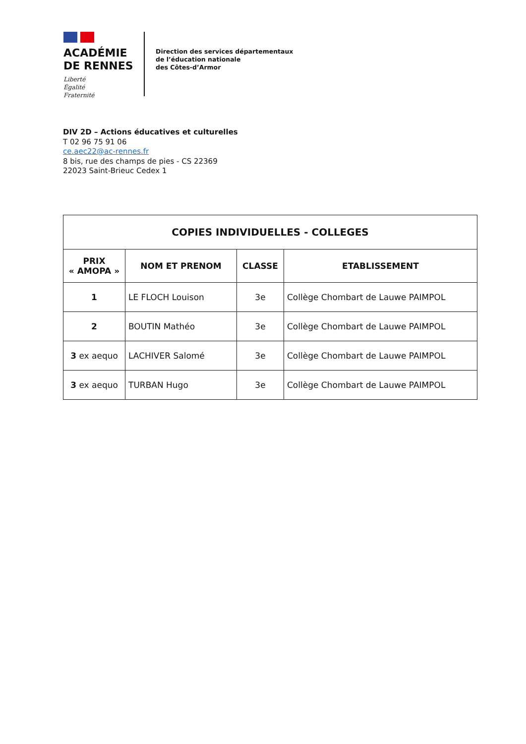ACADÉMIE
DE RENNES
Liberté
Égalité
Fraternité
Direction des services départementaux
de l’éducation nationale
des Côtes-d’Armor
DIV 2D – Actions éducatives et culturelles
T 02 96 75 91 06
ce.aec22@ac-rennes.fr
8 bis, rue des champs de pies - CS 22369
22023 Saint-Brieuc Cedex 1
| COPIES INDIVIDUELLES - COLLEGES | | | |
| --- | --- | --- | --- |
| PRIX « AMOPA » | NOM ET PRENOM | CLASSE | ETABLISSEMENT |
| 1 | LE FLOCH Louison | 3e | Collège Chombart de Lauwe PAIMPOL |
| 2 | BOUTIN Mathéo | 3e | Collège Chombart de Lauwe PAIMPOL |
| 3 ex aequo | LACHIVER Salomé | 3e | Collège Chombart de Lauwe PAIMPOL |
| 3 ex aequo | TURBAN Hugo | 3e | Collège Chombart de Lauwe PAIMPOL |